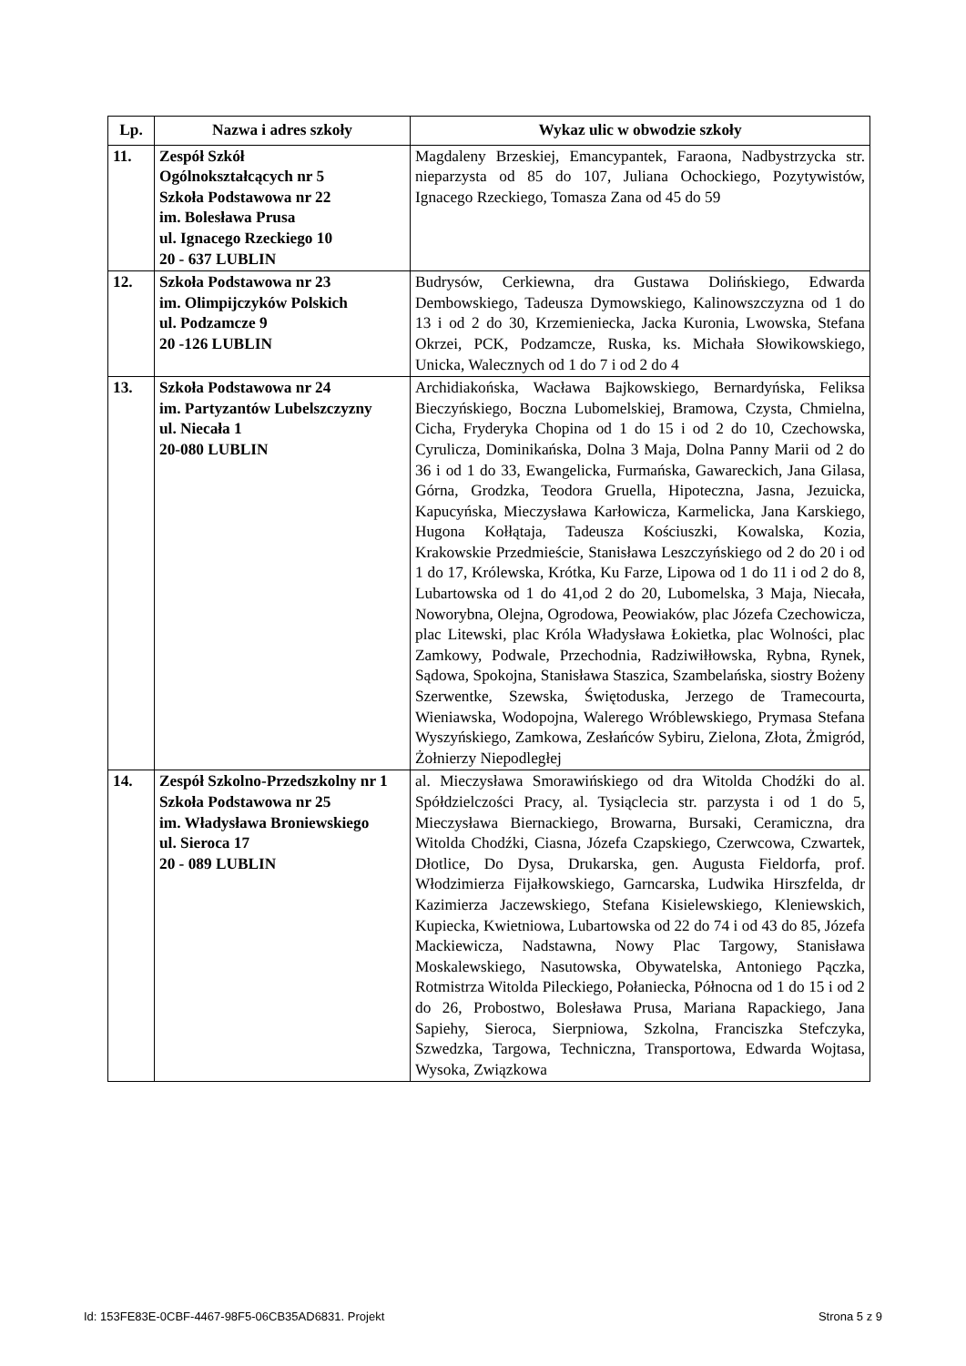| Lp. | Nazwa i adres szkoły | Wykaz ulic w obwodzie szkoły |
| --- | --- | --- |
| 11. | Zespół Szkół Ogólnokształcących nr 5 Szkoła Podstawowa nr 22 im. Bolesława Prusa ul. Ignacego Rzeckiego 10 20 - 637 LUBLIN | Magdaleny Brzeskiej, Emancypantek, Faraona, Nadbystrzycka str. nieparzysta od 85 do 107, Juliana Ochockiego, Pozytywistów, Ignacego Rzeckiego, Tomasza Zana od 45 do 59 |
| 12. | Szkoła Podstawowa nr 23 im. Olimpijczyków Polskich ul. Podzamcze 9 20 -126 LUBLIN | Budrysów, Cerkiewna, dra Gustawa Dolińskiego, Edwarda Dembowskiego, Tadeusza Dymowskiego, Kalinowszczyzna od 1 do 13 i od 2 do 30, Krzemieniecka, Jacka Kuronia, Lwowska, Stefana Okrzei, PCK, Podzamcze, Ruska, ks. Michała Słowikowskiego, Unicka, Walecznych od 1 do 7 i od 2 do 4 |
| 13. | Szkoła Podstawowa nr 24 im. Partyzantów Lubelszczyzny ul. Niecała 1 20-080 LUBLIN | Archidiakońska, Wacława Bajkowskiego, Bernardyńska, Feliksa Bieczyńskiego, Boczna Lubomelskiej, Bramowa, Czysta, Chmielna, Cicha, Fryderyka Chopina od 1 do 15 i od 2 do 10, Czechowska, Cyrulicza, Dominikańska, Dolna 3 Maja, Dolna Panny Marii od 2 do 36 i od 1 do 33, Ewangelicka, Furmańska, Gawareckich, Jana Gilasa, Górna, Grodzka, Teodora Gruella, Hipoteczna, Jasna, Jezuicka, Kapucyńska, Mieczysława Karłowicza, Karmelicka, Jana Karskiego, Hugona Kołłątaja, Tadeusza Kościuszki, Kowalska, Kozia, Krakowskie Przedmieście, Stanisława Leszczyńskiego od 2 do 20 i od 1 do 17, Królewska, Krótka, Ku Farze, Lipowa od 1 do 11 i od 2 do 8, Lubartowska od 1 do 41,od 2 do 20, Lubomelska, 3 Maja, Niecała, Noworybna, Olejna, Ogrodowa, Peowiaków, plac Józefa Czechowicza, plac Litewski, plac Króla Władysława Łokietka, plac Wolności, plac Zamkowy, Podwale, Przechodnia, Radziwiłłowska, Rybna, Rynek, Sądowa, Spokojna, Stanisława Staszica, Szambelańska, siostry Bożeny Szerwentke, Szewska, Świętoduska, Jerzego de Tramecourta, Wieniawska, Wodopojna, Walerego Wróblewskiego, Prymasa Stefana Wyszyńskiego, Zamkowa, Zesłańców Sybiru, Zielona, Złota, Żmigród, Żołnierzy Niepodległej |
| 14. | Zespół Szkolno-Przedszkolny nr 1 Szkoła Podstawowa nr 25 im. Władysława Broniewskiego ul. Sieroca 17 20 - 089 LUBLIN | al. Mieczysława Smorawińskiego od dra Witolda Chodźki do al. Spółdzielczości Pracy, al. Tysiąclecia str. parzysta i od 1 do 5, Mieczysława Biernackiego, Browarna, Bursaki, Ceramiczna, dra Witolda Chodźki, Ciasna, Józefa Czapskiego, Czerwcowa, Czwartek, Dłotlice, Do Dysa, Drukarska, gen. Augusta Fieldorfa, prof. Włodzimierza Fijałkowskiego, Garncarska, Ludwika Hirszfelda, dr Kazimierza Jaczewskiego, Stefana Kisielewskiego, Kleniewskich, Kupiecka, Kwietniowa, Lubartowska od 22 do 74 i od 43 do 85, Józefa Mackiewicza, Nadstawna, Nowy Plac Targowy, Stanisława Moskalewskiego, Nasutowska, Obywatelska, Antoniego Pączka, Rotmistrza Witolda Pileckiego, Połaniecka, Północna od 1 do 15 i od 2 do 26, Probostwo, Bolesława Prusa, Mariana Rapackiego, Jana Sapiehy, Sieroca, Sierpniowa, Szkolna, Franciszka Stefczyka, Szwedzka, Targowa, Techniczna, Transportowa, Edwarda Wojtasa, Wysoka, Związkowa |
Id: 153FE83E-0CBF-4467-98F5-06CB35AD6831. Projekt Strona 5 z 9